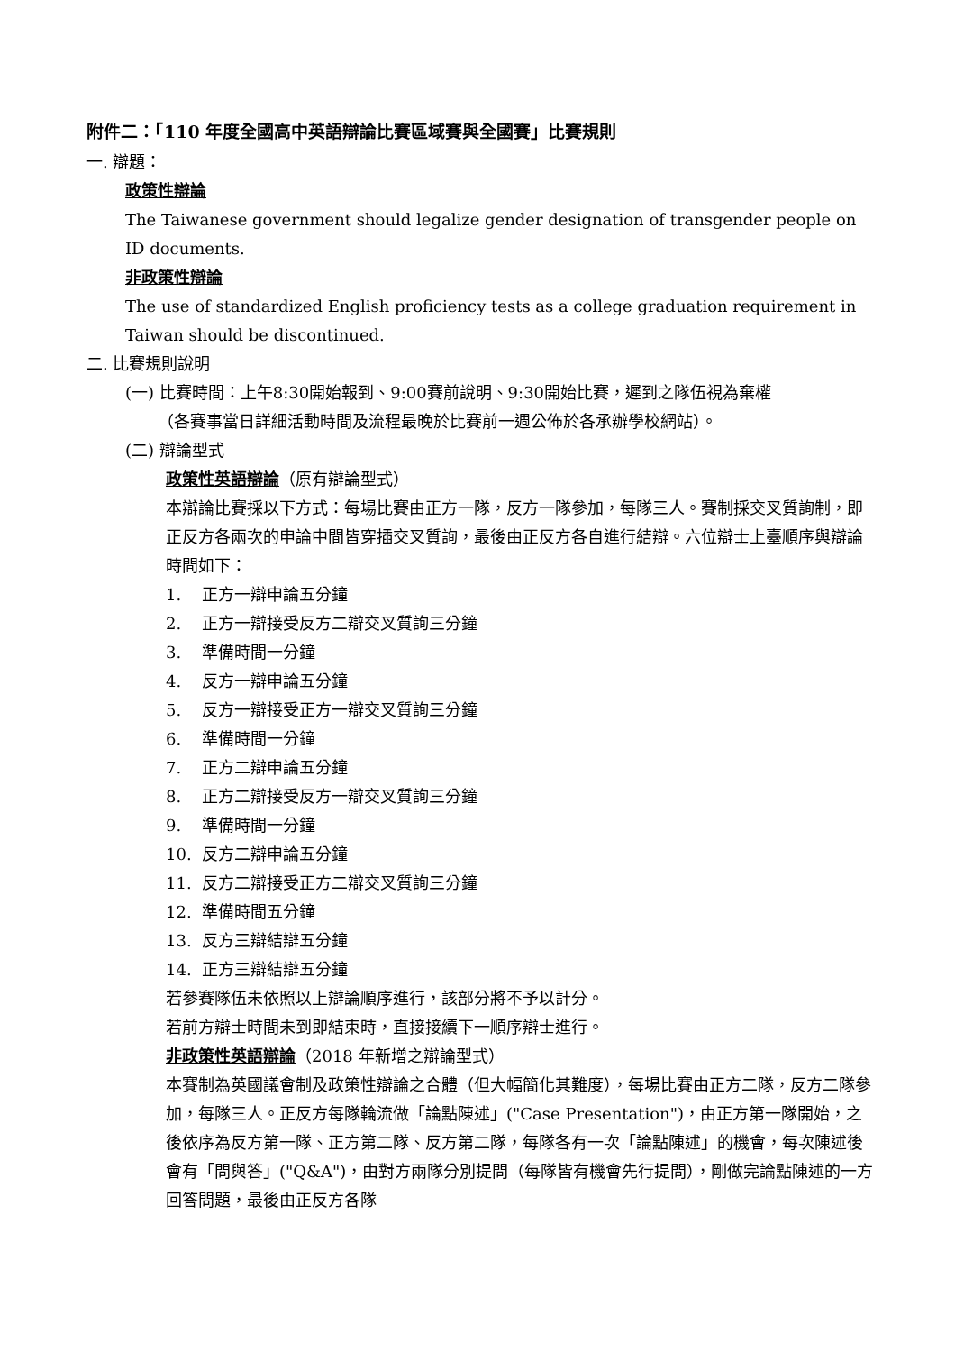附件二：「110 年度全國高中英語辯論比賽區域賽與全國賽」比賽規則
一. 辯題：
政策性辯論
The Taiwanese government should legalize gender designation of transgender people on ID documents.
非政策性辯論
The use of standardized English proficiency tests as a college graduation requirement in Taiwan should be discontinued.
二. 比賽規則說明
(一) 比賽時間：上午8:30開始報到、9:00賽前說明、9:30開始比賽，遲到之隊伍視為棄權
（各賽事當日詳細活動時間及流程最晚於比賽前一週公佈於各承辦學校網站）。
(二) 辯論型式
政策性英語辯論（原有辯論型式）
本辯論比賽採以下方式：每場比賽由正方一隊，反方一隊參加，每隊三人。賽制採交叉質詢制，即正反方各兩次的申論中間皆穿插交叉質詢，最後由正反方各自進行結辯。六位辯士上臺順序與辯論時間如下：
1. 正方一辯申論五分鐘
2. 正方一辯接受反方二辯交叉質詢三分鐘
3. 準備時間一分鐘
4. 反方一辯申論五分鐘
5. 反方一辯接受正方一辯交叉質詢三分鐘
6. 準備時間一分鐘
7. 正方二辯申論五分鐘
8. 正方二辯接受反方一辯交叉質詢三分鐘
9. 準備時間一分鐘
10. 反方二辯申論五分鐘
11. 反方二辯接受正方二辯交叉質詢三分鐘
12. 準備時間五分鐘
13. 反方三辯結辯五分鐘
14. 正方三辯結辯五分鐘
若參賽隊伍未依照以上辯論順序進行，該部分將不予以計分。
若前方辯士時間未到即結束時，直接接續下一順序辯士進行。
非政策性英語辯論（2018 年新增之辯論型式）
本賽制為英國議會制及政策性辯論之合體（但大幅簡化其難度），每場比賽由正方二隊，反方二隊參加，每隊三人。正反方每隊輪流做「論點陳述」("Case Presentation")，由正方第一隊開始，之後依序為反方第一隊、正方第二隊、反方第二隊，每隊各有一次「論點陳述」的機會，每次陳述後會有「問與答」("Q&A")，由對方兩隊分別提問（每隊皆有機會先行提問），剛做完論點陳述的一方回答問題，最後由正反方各隊